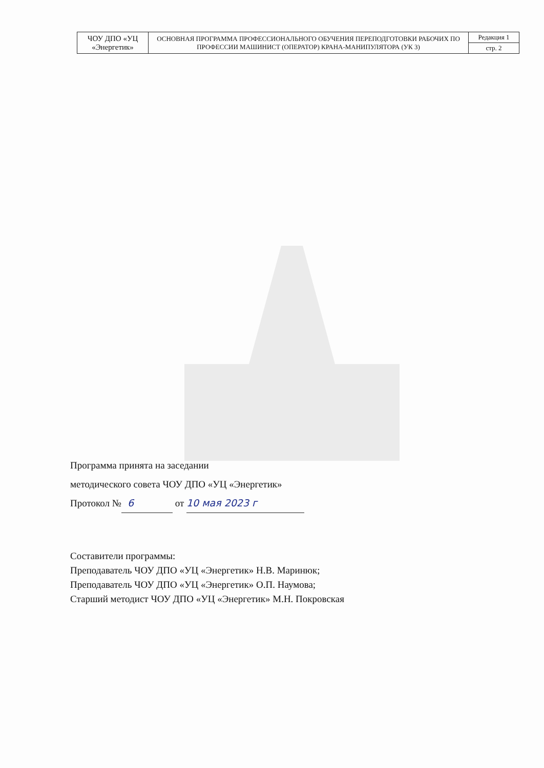| ЧОУ ДПО «УЦ «Энергетик» | ОСНОВНАЯ ПРОГРАММА ПРОФЕССИОНАЛЬНОГО ОБУЧЕНИЯ ПЕРЕПОДГОТОВКИ РАБОЧИХ ПО ПРОФЕССИИ МАШИНИСТ (ОПЕРАТОР) КРАНА-МАНИПУЛЯТОРА (УК 3) | Редакция 1 |
| | | стр. 2 |
Программа принята на заседании
методического совета ЧОУ ДПО «УЦ «Энергетик»
Протокол № 6 от 10 мая 2023 г
Составители программы:
Преподаватель ЧОУ ДПО «УЦ «Энергетик» Н.В. Маринюк;
Преподаватель ЧОУ ДПО «УЦ «Энергетик» О.П. Наумова;
Старший методист ЧОУ ДПО «УЦ «Энергетик» М.Н. Покровская